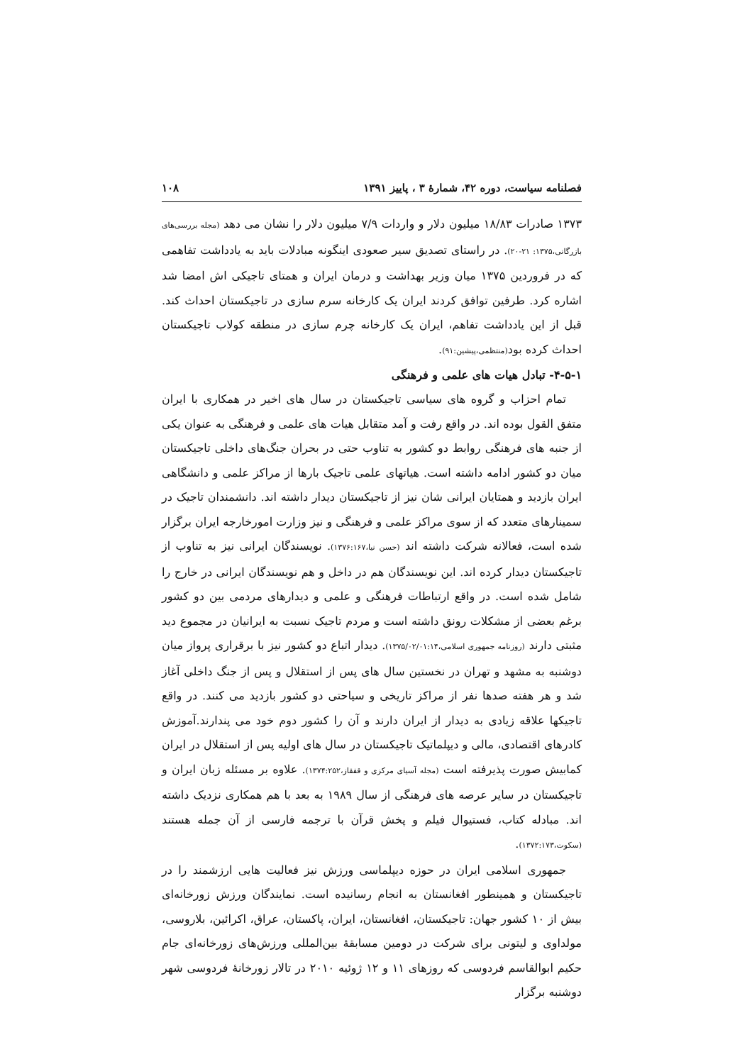فصلنامه سیاست، دوره ۴۲، شمارۀ ۳ ، پاییز ۱۳۹۱ ۱۰۸
۱۳۷۳ صادرات ۱۸/۸۳ میلیون دلار و واردات ۷/۹ میلیون دلار را نشان می دهد (مجله بررسی‌های بازرگانی،۱۳۷۵: ۲۱-۲۰). در راستای تصدیق سیر صعودی اینگونه مبادلات باید به یادداشت تفاهمی که در فروردین ۱۳۷۵ میان وزیر بهداشت و درمان ایران و همتای تاجیکی اش امضا شد اشاره کرد. طرفین توافق کردند ایران یک کارخانه سرم سازی در تاجیکستان احداث کند. قبل از این یادداشت تفاهم، ایران یک کارخانه چرم سازی در منطقه کولاب تاجیکستان احداث کرده بود(منتظمی،پیشین:۹۱).
۴-۵-۱- تبادل هیات های علمی و فرهنگی
تمام احزاب و گروه های سیاسی تاجیکستان در سال های اخیر در همکاری با ایران متفق القول بوده اند. در واقع رفت و آمد متقابل هیات های علمی و فرهنگی به عنوان یکی از جنبه های فرهنگی روابط دو کشور به تناوب حتی در بحران جنگ‌های داخلی تاجیکستان میان دو کشور ادامه داشته است. هیاتهای علمی تاجیک بارها از مراکز علمی و دانشگاهی ایران بازدید و همتایان ایرانی شان نیز از تاجیکستان دیدار داشته اند. دانشمندان تاجیک در سمینارهای متعدد که از سوی مراکز علمی و فرهنگی و نیز وزارت امورخارجه ایران برگزار شده است، فعالانه شرکت داشته اند (حسن نیا،۱۳۷۶:۱۶۷). نویسندگان ایرانی نیز به تناوب از تاجیکستان دیدار کرده اند. این نویسندگان هم در داخل و هم نویسندگان ایرانی در خارج را شامل شده است. در واقع ارتباطات فرهنگی و علمی و دیدارهای مردمی بین دو کشور برغم بعضی از مشکلات رونق داشته است و مردم تاجیک نسبت به ایرانیان در مجموع دید مثبتی دارند (روزنامه جمهوری اسلامی،۱۳۷۵/۰۲/۰۱:۱۴). دیدار اتباع دو کشور نیز با برقراری پرواز میان دوشنبه به مشهد و تهران در نخستین سال های پس از استقلال و پس از جنگ داخلی آغاز شد و هر هفته صدها نفر از مراکز تاریخی و سیاحتی دو کشور بازدید می کنند. در واقع تاجیکها علاقه زیادی به دیدار از ایران دارند و آن را کشور دوم خود می پندارند.آموزش کادرهای اقتصادی، مالی و دیپلماتیک تاجیکستان در سال های اولیه پس از استقلال در ایران کمابیش صورت پذیرفته است (مجله آسیای مرکزی و قفقاز،۱۳۷۴:۲۵۲). علاوه بر مسئله زبان ایران و تاجیکستان در سایر عرصه های فرهنگی از سال ۱۹۸۹ به بعد با هم همکاری نزدیک داشته اند. مبادله کتاب، فستیوال فیلم و پخش قرآن با ترجمه فارسی از آن جمله هستند (سکوت،۱۳۷۲:۱۷۳).
جمهوری اسلامی ایران در حوزه دیپلماسی ورزش نیز فعالیت هایی ارزشمند را در تاجیکستان و همینطور افغانستان به انجام رسانیده است. نمایندگان ورزش زورخانه‌ای بیش از ۱۰ کشور جهان: تاجیکستان، افغانستان، ایران، پاکستان، عراق، اکرائین، بلاروسی، مولداوی و لیتونی برای شرکت در دومین مسابقۀ بین‌المللی ورزش‌های زورخانه‌ای جام حکیم ابوالقاسم فردوسی که روزهای ۱۱ و ۱۲ ژوئیه ۲۰۱۰ در تالار زورخانۀ فردوسی شهر دوشنبه برگزار